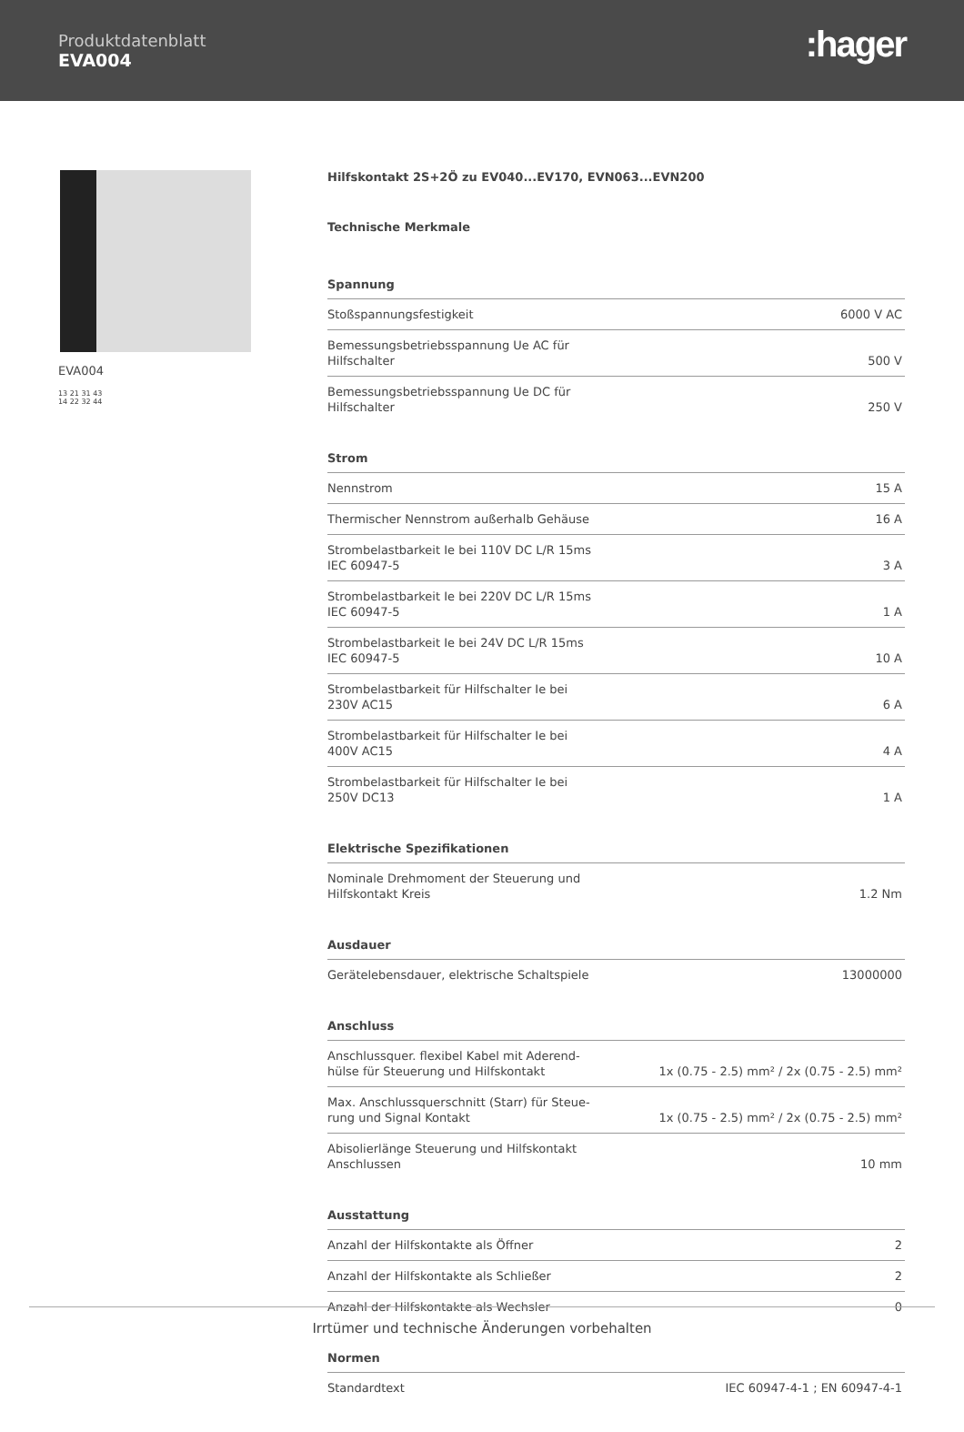Produktdatenblatt
EVA004
:hager
EVA004
13 21 31 43
14 22 32 44
Hilfskontakt 2S+2Ö zu EV040...EV170, EVN063...EVN200
Technische Merkmale
Spannung
| Stoßspannungsfestigkeit | 6000 V AC |
| Bemessungsbetriebsspannung Ue AC für Hilfschalter | 500 V |
| Bemessungsbetriebsspannung Ue DC für Hilfschalter | 250 V |
Strom
| Nennstrom | 15 A |
| Thermischer Nennstrom außerhalb Gehäuse | 16 A |
| Strombelastbarkeit Ie bei 110V DC L/R 15ms IEC 60947-5 | 3 A |
| Strombelastbarkeit Ie bei 220V DC L/R 15ms IEC 60947-5 | 1 A |
| Strombelastbarkeit Ie bei 24V DC L/R 15ms IEC 60947-5 | 10 A |
| Strombelastbarkeit für Hilfschalter Ie bei 230V AC15 | 6 A |
| Strombelastbarkeit für Hilfschalter Ie bei 400V AC15 | 4 A |
| Strombelastbarkeit für Hilfschalter Ie bei 250V DC13 | 1 A |
Elektrische Spezifikationen
| Nominale Drehmoment der Steuerung und Hilfskontakt Kreis | 1.2 Nm |
Ausdauer
| Gerätelebensdauer, elektrische Schaltspiele | 13000000 |
Anschluss
| Anschlussquer. flexibel Kabel mit Aderend-hülse für Steuerung und Hilfskontakt | 1x (0.75 - 2.5) mm² / 2x (0.75 - 2.5) mm² |
| Max. Anschlussquerschnitt (Starr) für Steue-rung und Signal Kontakt | 1x (0.75 - 2.5) mm² / 2x (0.75 - 2.5) mm² |
| Abisolierlänge Steuerung und Hilfskontakt Anschlussen | 10 mm |
Ausstattung
| Anzahl der Hilfskontakte als Öffner | 2 |
| Anzahl der Hilfskontakte als Schließer | 2 |
| Anzahl der Hilfskontakte als Wechsler | 0 |
Normen
| Standardtext | IEC 60947-4-1 ; EN 60947-4-1 |
Irrtümer und technische Änderungen vorbehalten